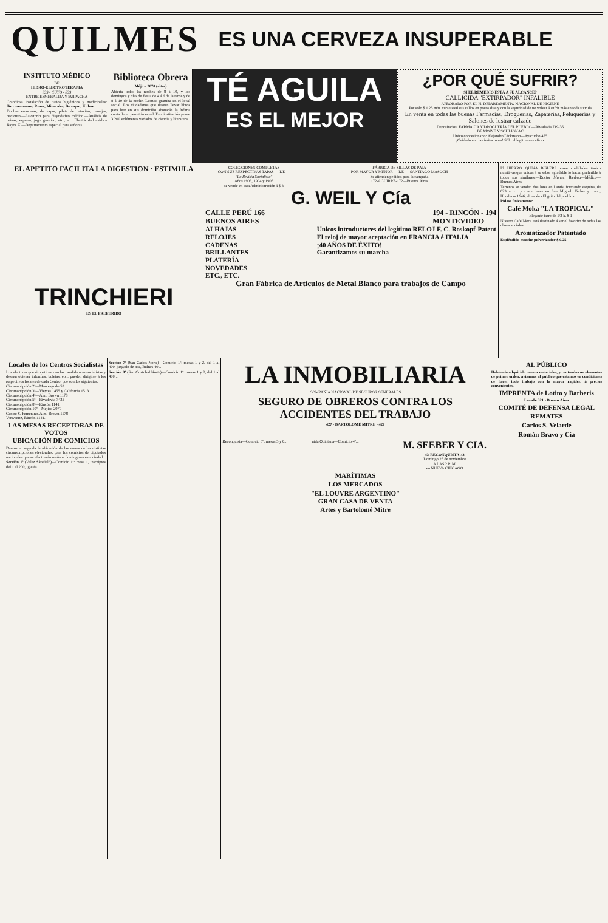QUILMES
ES UNA CERVEZA INSUPERABLE
INSTITUTO MÉDICO
DE
HIDRO-ELECTROTERAPIA
839 - CUYO - 839
ENTRE ESMERALDA Y SUIPACHA
Grandiosa instalación de baños higiénicos y medicinales: Turco-romanos, Rusos, Minerales, De vapor, Kuhne
Duchas escocesas, de vapor, pileta de natación, masajes, pedicuro.—Lavatorio para diagnóstico médico.—Análisis de orinas, esputos, jugo gástrico, etc., etc. Electricidad médica Rayos X.—Departamento especial para señoras.
Biblioteca Obrera
Méjico 2070 (altos)
Abierta todas las noches de 8 á 10, y los domingos y días de fiesta de 4 á 6 de la tarde y de 8 á 10 de la noche. Lectura gratuita en el local social. Los ciudadanos que deseen llevar libros para leer en sus domicilio abonarán la ínfima cuota de un peso trimestral. Esta institución posee 3.200 volúmenes variados de ciencia y literatura.
TÉ AGUILA
ES EL MEJOR
¿POR QUÉ SUFRIR?
SI EL REMEDIO ESTÁ A SU ALCANCE?
CALLICIDA "EXTIRPADOR" INFALIBLE
APROBADO POR EL H. DEPARTAMENTO NACIONAL DE HIGIENE
Por sólo $ 1.25 m/n. cura usted sus callos en pocos días y con la seguridad de no volver á sufrir más en toda su vida
En venta en todas las buenas Farmacias, Droguerías, Zapaterías, Peluquerías y Salones de lustrar calzado
Depositarios: FARMACIA Y DROGUERÍA DEL PUEBLO—Rivadavia 719-35
DE MOINE Y SOULIGNAC
Unico concesionario: Alejandro Dickmann—Ayacucho 455
¡Cuidado con las imitaciones! Sólo el legítimo es eficaz
EL APETITO FACILITA LA DIGESTION · ESTIMULA
TRINCHIERI
ES EL PREFERIDO
COLECCIONES COMPLETAS
CON SUS RESPECTIVAS TAPAS — DE —
"La Revista Socialista"
Años 1903, 1904 y 1905
se vende en esta Administración á $ 3
FÁBRICA DE SILLAS DE PAJA
POR MAYOR Y MENOR — DE — SANTIAGO MASOCH
Se atienden pedidos para la campaña
172-AGUIRRE-172—Buenos Aires
G. WEIL Y Cía
CALLE PERÚ 166
BUENOS AIRES 194 - RINCÓN - 194
MONTEVIDEO
ALHAJAS
RELOJES
CADENAS
BRILLANTES
PLATERÍA
NOVEDADES
ETC., ETC. Unicos introductores del legítimo RELOJ F. C. Roskopf-Patent
El reloj de mayor aceptación en FRANCIA é ITALIA
¡40 AÑOS DE ÉXITO!
Garantizamos su marcha
Gran Fábrica de Artículos de Metal Blanco para trabajos de Campo
El HIERRO QUINA BISLERI posee cualidades tónico nutritivas que unidas á su sabor agradable lo hacen preferible á todos sus similares.—Doctor Manuel Biedma—Médico—Buenos Aires.
Terrenos se venden dos lotes en Lanús, formando esquina, de 623 v. c., y cinco lotes en San Miguel. Verlos y tratar, Honduras 1646, almacén «El grito del pueblo».
Pídase únicamente:
Café Moka "LA TROPICAL"
Elegante tarro de 1/2 k. $ 1
Nuestro Café Moca está destinado á ser el favorito de todas las clases sociales.
Aromatizador Patentado
Espléndido estuche pulverizador $ 0.25
Locales de los Centros Socialistas
Los electores que simpaticen con las candidaturas socialistas y deseen obtener informes, boletas, etc., pueden dirigirse á los respectivos locales de cada Centro, que son los siguientes:
Circunscripción 2ª—Monteagudo 52
Circunscripción 3ª—Vieytes 1455 y California 1513.
Circunscripción 4ª—Alm. Brown 1178
Circunscripción 5ª—Rivadavia 7425
Circunscripción 8ª—Rincón 1141
Circunscripción 10ª—Méjico 2070
Centro S. Femenino, Alm. Brown 1178
Vorwaertz, Rincón 1141.
LAS MESAS RECEPTORAS DE VOTOS
UBICACIÓN DE COMICIOS
Damos en seguida la ubicación de las mesas de las distintas circunscripciones electorales, para los comicios de diputados nacionales que se efectuarán mañana domingo en esta ciudad.
Sección 1ª (Velez Sársfield)—Comicio 1º: mesa 1, inscriptos del 1 al 200, iglesia...
Sección 7ª (San Carlos Norte)—Comicio 1º: mesas 1 y 2, del 1 al 400, juzgado de paz, Bulnes 40...
Sección 8ª (San Cristobal Norte)—Comicio 1º: mesas 1 y 2, del 1 al 400...
LA INMOBILIARIA
COMPAÑÍA NACIONAL DE SEGUROS GENERALES
SEGURO DE OBREROS CONTRA LOS ACCIDENTES DEL TRABAJO
427 - BARTOLOMÉ MITRE - 427
Reconquista—Comicio 5º: mesas 5 y 6...
nida Quintana—Comicio 4º...
M. SEEBER Y CIA.
43-RECONQUISTA-43
Domingo 25 de noviembre
A LAS 2 P. M.
en NUEVA CHICAGO
MARÍTIMAS
LOS MERCADOS
"EL LOUVRE ARGENTINO"
GRAN CASA DE VENTA
Artes y Bartolomé Mitre
AL PÚBLICO
Habiendo adquirido nuevos materiales, y contando con elementos de primer orden, avisamos al público que estamos en condiciones de hacer todo trabajo con la mayor rapidez, á precios convenientes.
IMPRENTA de Lotito y Barberis
Lavalle 321 - Buenos Aires
COMITÉ DE DEFENSA LEGAL
REMATES
Carlos S. Velarde
Román Bravo y Cía